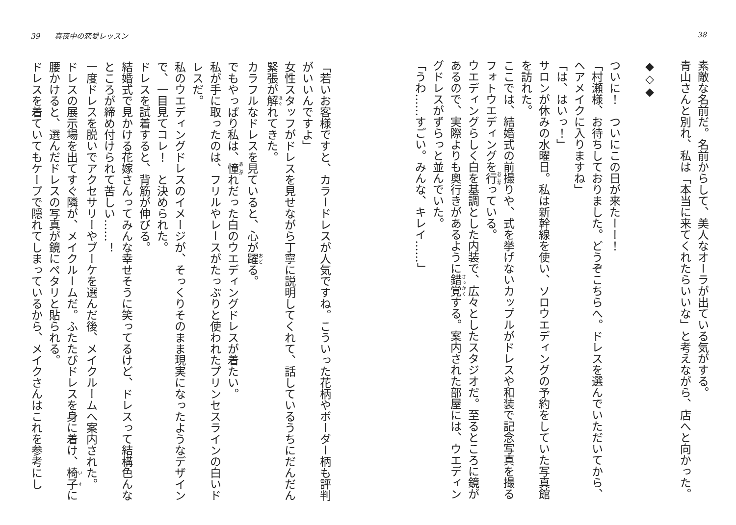38
素敵な名前だ。名前からして、美人なオーラが出ている気がする。
青山さんと別れ、私は「本当に来てくれたらいいな」と考えながら、店へと向かった。
◆◇◆
ついに！　ついにこの日が来たーー！
「村瀬様、お待ちしておりました。どうぞこちらへ。ドレスを選んでいただいてから、ヘアメイクに入りますね」
「は、はいっ！」
サロンが休みの水曜日。私は新幹線を使い、ソロウエディングの予約をしていた写真館を訪れた。
ここでは、結婚式の前撮りや、式を挙げないカップルがドレスや和装で記念写真を撮るフォトウエディングを行っている。
ウエディングらしく白を基調とした内装で、広々としたスタジオだ。至るところに鏡があるので、実際よりも奥行きがあるように錯覚する。案内された部屋には、ウエディングドレスがずらっと並んでいた。
「うわ……すごい。みんな、キレイ……」
39　　真夜中の恋愛レッスン
「若いお客様ですと、カラードレスが人気ですね。こういった花柄やボーダー柄も評判がいいんですよ」
女性スタッフがドレスを見せながら丁寧に説明してくれて、話しているうちにだんだん緊張が解れてきた。
カラフルなドレスを見ていると、心が躍る。
でもやっぱり私は、憧れだった白のウエディングドレスが着たい。
私が手に取ったのは、フリルやレースがたっぷりと使われたプリンセスラインの白いドレスだ。
私のウエディングドレスのイメージが、そっくりそのまま現実になったようなデザインで、一目見てコレ！　と決められた。
ドレスを試着すると、背筋が伸びる。
結婚式で見かける花嫁さんってみんな幸せそうに笑ってるけど、ドレスって結構色んなところが締め付けられて苦しい……！
一度ドレスを脱いでアクセサリーやブーケを選んだ後、メイクルームへ案内された。
ドレスの展示場を出てすぐ隣が、メイクルームだ。ふたたびドレスを身に着け、椅子に腰かけると、選んだドレスの写真が鏡にペタリと貼られる。
ドレスを着ていてもケープで隠れてしまっているから、メイクさんはこれを参考にし